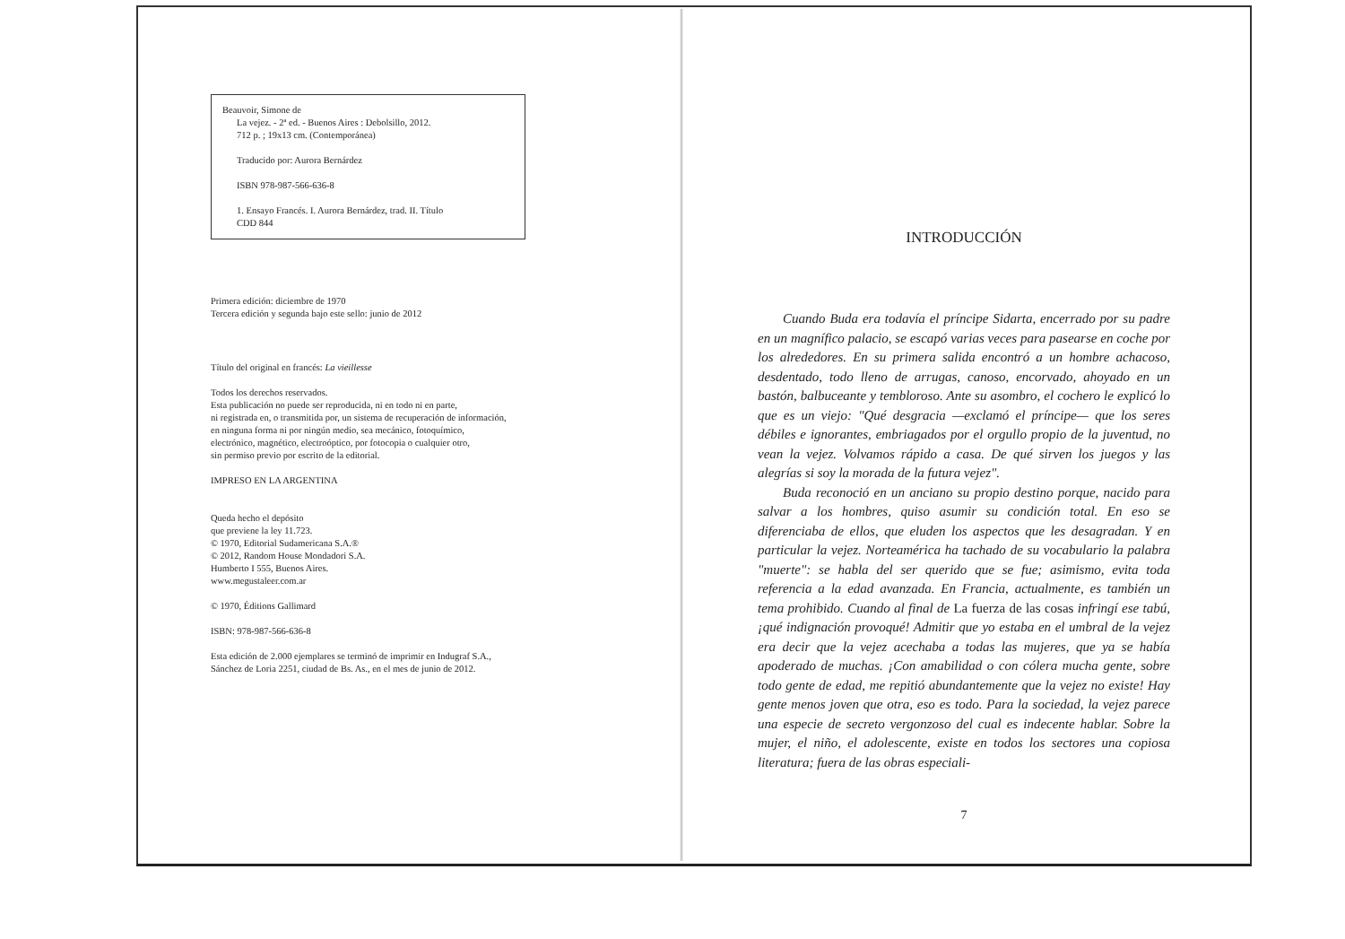Beauvoir, Simone de
La vejez. - 2ª ed. - Buenos Aires : Debolsillo, 2012.
712 p. ; 19x13 cm. (Contemporánea)
Traducido por: Aurora Bernárdez
ISBN 978-987-566-636-8
1. Ensayo Francés. I. Aurora Bernárdez, trad. II. Título
CDD 844
Primera edición: diciembre de 1970
Tercera edición y segunda bajo este sello: junio de 2012
Título del original en francés: La vieillesse
Todos los derechos reservados.
Esta publicación no puede ser reproducida, ni en todo ni en parte,
ni registrada en, o transmitida por, un sistema de recuperación de información,
en ninguna forma ni por ningún medio, sea mecánico, fotoquímico,
electrónico, magnético, electroóptico, por fotocopia o cualquier otro,
sin permiso previo por escrito de la editorial.
IMPRESO EN LA ARGENTINA
Queda hecho el depósito
que previene la ley 11.723.
© 1970, Editorial Sudamericana S.A.®
© 2012, Random House Mondadori S.A.
Humberto I 555, Buenos Aires.
www.megustaleer.com.ar
© 1970, Éditions Gallimard
ISBN: 978-987-566-636-8
Esta edición de 2.000 ejemplares se terminó de imprimir en Indugraf S.A.,
Sánchez de Loria 2251, ciudad de Bs. As., en el mes de junio de 2012.
INTRODUCCIÓN
Cuando Buda era todavía el príncipe Sidarta, encerrado por su padre en un magnífico palacio, se escapó varias veces para pasearse en coche por los alrededores. En su primera salida encontró a un hombre achacoso, desdentado, todo lleno de arrugas, canoso, encorvado, ahoyado en un bastón, balbuceante y tembloroso. Ante su asombro, el cochero le explicó lo que es un viejo: "Qué desgracia —exclamó el príncipe— que los seres débiles e ignorantes, embriagados por el orgullo propio de la juventud, no vean la vejez. Volvamos rápido a casa. De qué sirven los juegos y las alegrías si soy la morada de la futura vejez".
Buda reconoció en un anciano su propio destino porque, nacido para salvar a los hombres, quiso asumir su condición total. En eso se diferenciaba de ellos, que eluden los aspectos que les desagradan. Y en particular la vejez. Norteamérica ha tachado de su vocabulario la palabra "muerte": se habla del ser querido que se fue; asimismo, evita toda referencia a la edad avanzada. En Francia, actualmente, es también un tema prohibido. Cuando al final de La fuerza de las cosas infringí ese tabú, ¡qué indignación provoqué! Admitir que yo estaba en el umbral de la vejez era decir que la vejez acechaba a todas las mujeres, que ya se había apoderado de muchas. ¡Con amabilidad o con cólera mucha gente, sobre todo gente de edad, me repitió abundantemente que la vejez no existe! Hay gente menos joven que otra, eso es todo. Para la sociedad, la vejez parece una especie de secreto vergonzoso del cual es indecente hablar. Sobre la mujer, el niño, el adolescente, existe en todos los sectores una copiosa literatura; fuera de las obras especiali-
7